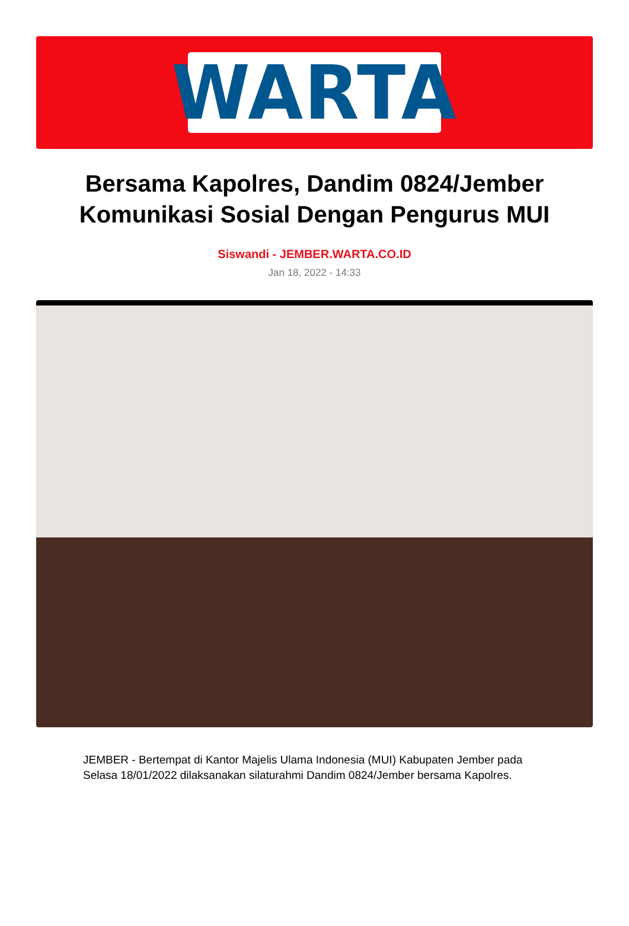WARTA
Bersama Kapolres, Dandim 0824/Jember Komunikasi Sosial Dengan Pengurus MUI
Siswandi - JEMBER.WARTA.CO.ID
Jan 18, 2022 - 14:33
JEMBER - Bertempat di Kantor Majelis Ulama Indonesia (MUI) Kabupaten Jember pada Selasa 18/01/2022 dilaksanakan silaturahmi Dandim 0824/Jember bersama Kapolres.